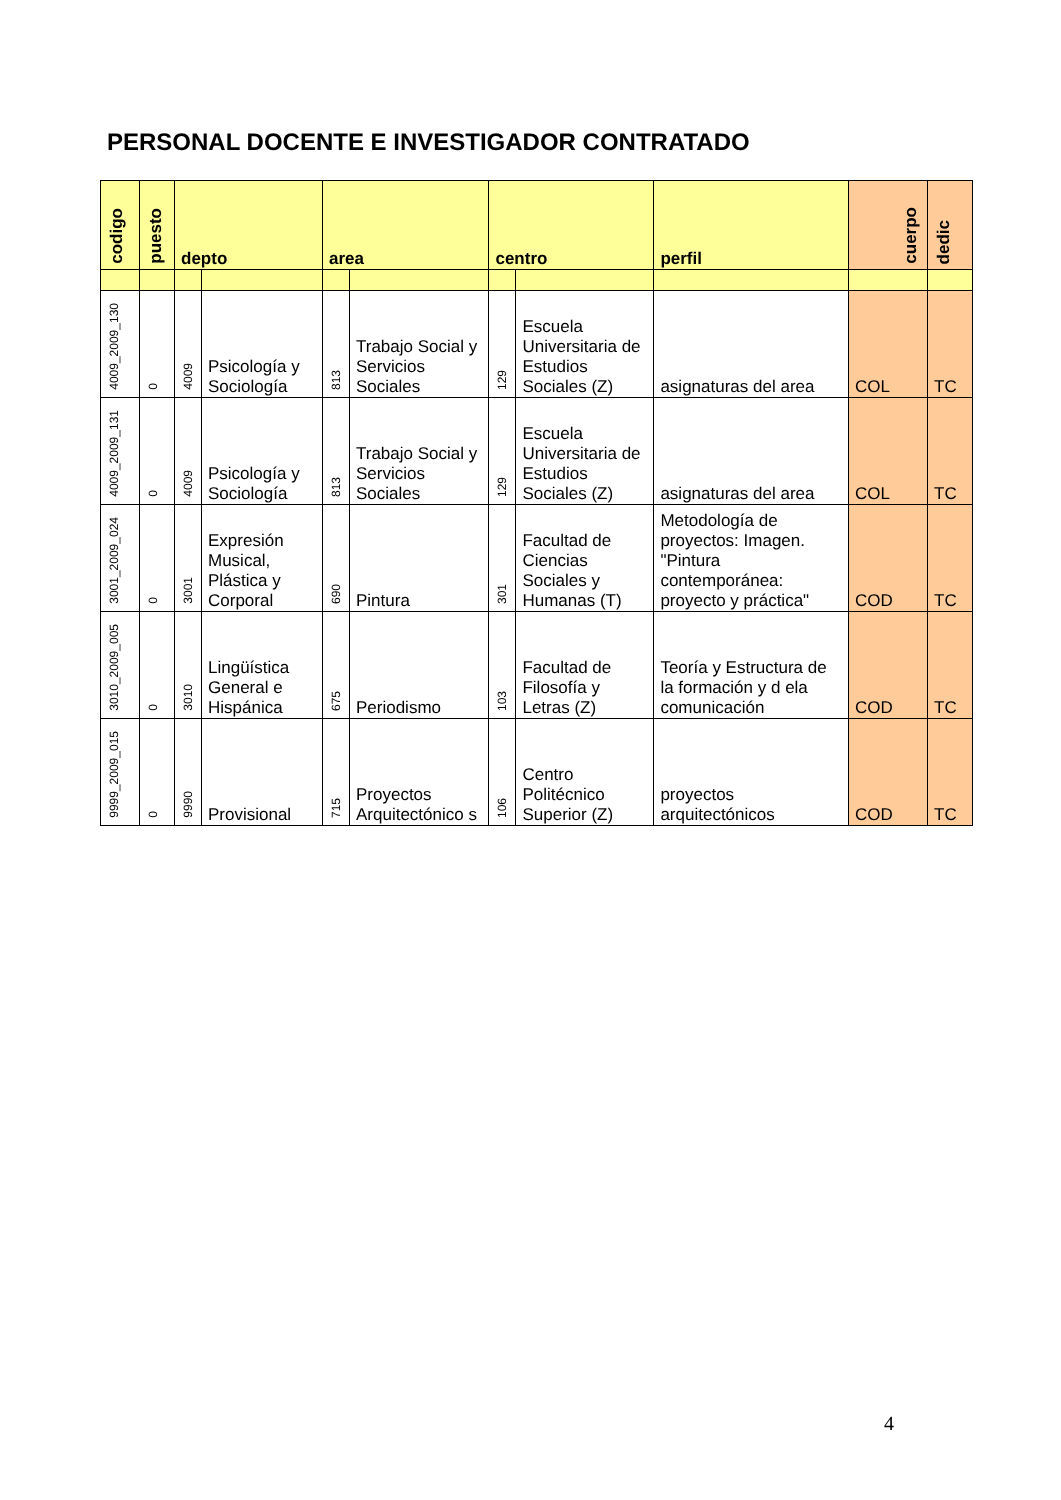PERSONAL DOCENTE E INVESTIGADOR CONTRATADO
| codigo | puesto | depto | | area | | centro | | perfil | cuerpo | dedic |
| --- | --- | --- | --- | --- | --- | --- | --- | --- | --- | --- |
| 4009_2009_130 | 0 | 4009 | Psicología y Sociología | 813 | Trabajo Social y Servicios Sociales | 129 | Escuela Universitaria de Estudios Sociales (Z) | asignaturas del area | COL | TC |
| 4009_2009_131 | 0 | 4009 | Psicología y Sociología | 813 | Trabajo Social y Servicios Sociales | 129 | Escuela Universitaria de Estudios Sociales (Z) | asignaturas del area | COL | TC |
| 3001_2009_024 | 0 | 3001 | Expresión Musical, Plástica y Corporal | 690 | Pintura | 301 | Facultad de Ciencias Sociales y Humanas (T) | Metodología de proyectos: Imagen. "Pintura contemporánea: proyecto y práctica" | COD | TC |
| 3010_2009_005 | 0 | 3010 | Lingüística General e Hispánica | 675 | Periodismo | 103 | Facultad de Filosofía y Letras (Z) | Teoría y Estructura de la formación y d ela comunicación | COD | TC |
| 9999_2009_015 | 0 | 9990 | Provisional | 715 | Proyectos Arquitectónico s | 106 | Centro Politécnico Superior (Z) | proyectos arquitectónicos | COD | TC |
4